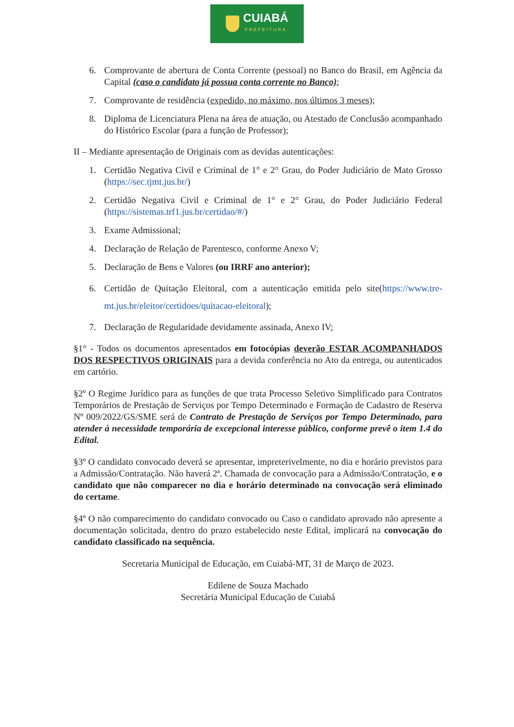CUIABÁ
PREFEITURA
6. Comprovante de abertura de Conta Corrente (pessoal) no Banco do Brasil, em Agência da Capital (caso o candidato já possua conta corrente no Banco);
7. Comprovante de residência (expedido, no máximo, nos últimos 3 meses);
8. Diploma de Licenciatura Plena na área de atuação, ou Atestado de Conclusão acompanhado do Histórico Escolar (para a função de Professor);
II – Mediante apresentação de Originais com as devidas autenticações:
1. Certidão Negativa Civil e Criminal de 1° e 2° Grau, do Poder Judiciário de Mato Grosso (https://sec.tjmt.jus.br/)
2. Certidão Negativa Civil e Criminal de 1° e 2° Grau, do Poder Judiciário Federal (https://sistemas.trf1.jus.br/certidao/#/)
3. Exame Admissional;
4. Declaração de Relação de Parentesco, conforme Anexo V;
5. Declaração de Bens e Valores (ou IRRF ano anterior);
6. Certidão de Quitação Eleitoral, com a autenticação emitida pelo site(https://www.tre-mt.jus.br/eleitor/certidoes/quitacao-eleitoral);
7. Declaração de Regularidade devidamente assinada, Anexo IV;
§1° - Todos os documentos apresentados em fotocópias deverão ESTAR ACOMPANHADOS DOS RESPECTIVOS ORIGINAIS para a devida conferência no Ato da entrega, ou autenticados em cartório.
§2º O Regime Jurídico para as funções de que trata Processo Seletivo Simplificado para Contratos Temporários de Prestação de Serviços por Tempo Determinado e Formação de Cadastro de Reserva Nº 009/2022/GS/SME será de Contrato de Prestação de Serviços por Tempo Determinado, para atender à necessidade temporária de excepcional interesse público, conforme prevê o item 1.4 do Edital.
§3º O candidato convocado deverá se apresentar, impreterivelmente, no dia e horário previstos para a Admissão/Contratação. Não haverá 2ª. Chamada de convocação para a Admissão/Contratação, e o candidato que não comparecer no dia e horário determinado na convocação será eliminado do certame.
§4º O não comparecimento do candidato convocado ou Caso o candidato aprovado não apresente a documentação solicitada, dentro do prazo estabelecido neste Edital, implicará na convocação do candidato classificado na sequência.
Secretaria Municipal de Educação, em Cuiabá-MT, 31 de Março de 2023.
Edilene de Souza Machado
Secretária Municipal Educação de Cuiabá